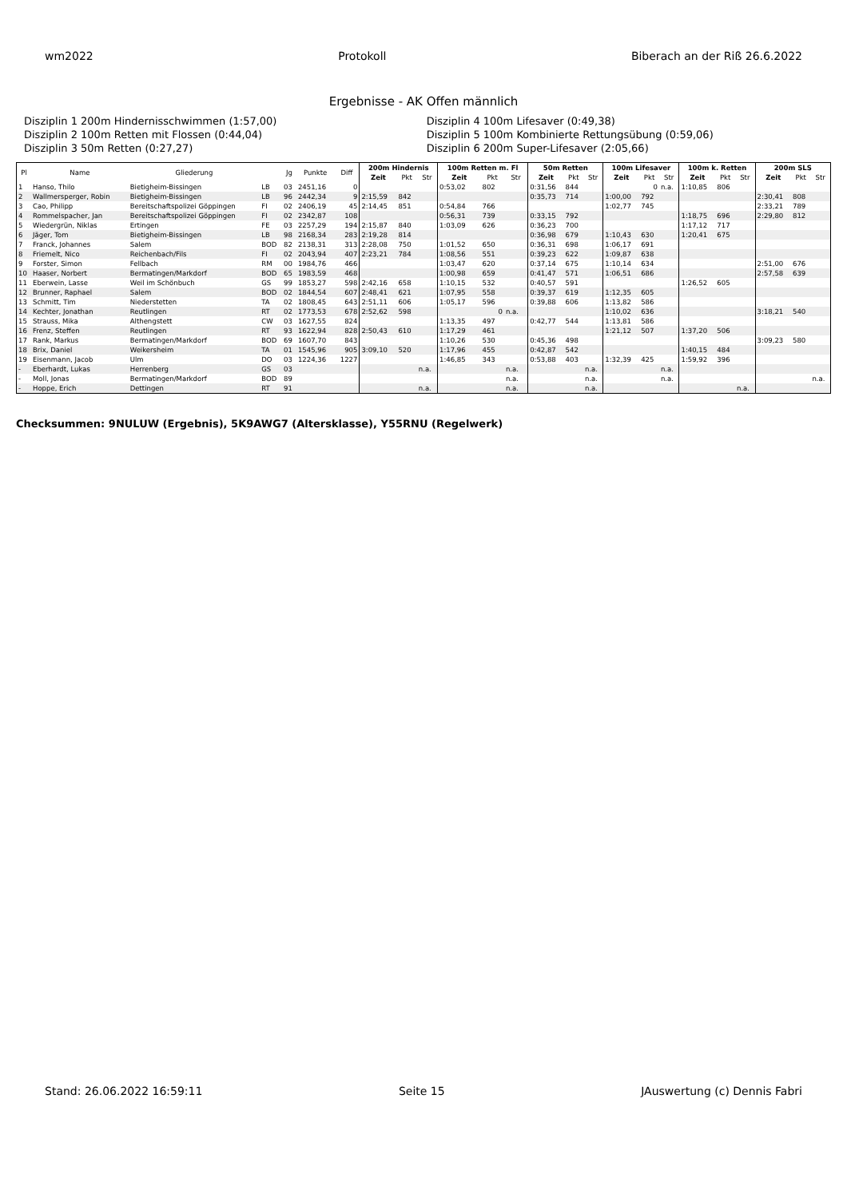wm2022 Protokoll Biberach an der Riß 26.6.2022
Ergebnisse - AK Offen männlich
Disziplin 1 200m Hindernisschwimmen (1:57,00)
Disziplin 4 100m Lifesaver (0:49,38)
Disziplin 2 100m Retten mit Flossen (0:44,04)
Disziplin 5 100m Kombinierte Rettungsübung (0:59,06)
Disziplin 3 50m Retten (0:27,27)
Disziplin 6 200m Super-Lifesaver (2:05,66)
| Pl | Name | Gliederung | | Jg | Punkte | Diff | 200m Hindernis | | | 100m Retten m. Fl | | | 50m Retten | | | 100m Lifesaver | | | 100m k. Retten | | | 200m SLS | | |
| --- | --- | --- | --- | --- | --- | --- | --- | --- | --- | --- | --- | --- | --- | --- | --- | --- | --- | --- | --- | --- | --- | --- | --- | --- |
| | | | | | | | Zeit | Pkt | Str | Zeit | Pkt | Str | Zeit | Pkt | Str | Zeit | Pkt | Str | Zeit | Pkt | Str | Zeit | Pkt | Str |
| 1 | Hanso, Thilo | Bietigheim-Bissingen | LB | 03 | 2451,16 | 0 | | | | 0:53,02 | 802 | | 0:31,56 | 844 | | | 0 | n.a. | 1:10,85 | 806 | | | | |
| 2 | Wallmersperger, Robin | Bietigheim-Bissingen | LB | 96 | 2442,34 | 9 | 2:15,59 | 842 | | | | | 0:35,73 | 714 | | 1:00,00 | 792 | | | | | 2:30,41 | 808 | |
| 3 | Cao, Philipp | Bereitschaftspolizei Göppingen | FI | 02 | 2406,19 | 45 | 2:14,45 | 851 | | 0:54,84 | 766 | | | | | 1:02,77 | 745 | | | | | 2:33,21 | 789 | |
| 4 | Rommelspacher, Jan | Bereitschaftspolizei Göppingen | FI | 02 | 2342,87 | 108 | | | | 0:56,31 | 739 | | 0:33,15 | 792 | | | | | 1:18,75 | 696 | | 2:29,80 | 812 | |
| 5 | Wiedergrün, Niklas | Ertingen | FE | 03 | 2257,29 | 194 | 2:15,87 | 840 | | 1:03,09 | 626 | | 0:36,23 | 700 | | | | | 1:17,12 | 717 | | | | |
| 6 | Jäger, Tom | Bietigheim-Bissingen | LB | 98 | 2168,34 | 283 | 2:19,28 | 814 | | | | | 0:36,98 | 679 | | 1:10,43 | 630 | | 1:20,41 | 675 | | | | |
| 7 | Franck, Johannes | Salem | BOD | 82 | 2138,31 | 313 | 2:28,08 | 750 | | 1:01,52 | 650 | | 0:36,31 | 698 | | 1:06,17 | 691 | | | | | | | |
| 8 | Friemelt, Nico | Reichenbach/Fils | FI | 02 | 2043,94 | 407 | 2:23,21 | 784 | | 1:08,56 | 551 | | 0:39,23 | 622 | | 1:09,87 | 638 | | | | | | | |
| 9 | Forster, Simon | Fellbach | RM | 00 | 1984,76 | 466 | | | | 1:03,47 | 620 | | 0:37,14 | 675 | | 1:10,14 | 634 | | | | | 2:51,00 | 676 | |
| 10 | Haaser, Norbert | Bermatingen/Markdorf | BOD | 65 | 1983,59 | 468 | | | | 1:00,98 | 659 | | 0:41,47 | 571 | | 1:06,51 | 686 | | | | | 2:57,58 | 639 | |
| 11 | Eberwein, Lasse | Weil im Schönbuch | GS | 99 | 1853,27 | 598 | 2:42,16 | 658 | | 1:10,15 | 532 | | 0:40,57 | 591 | | | | | 1:26,52 | 605 | | | | |
| 12 | Brunner, Raphael | Salem | BOD | 02 | 1844,54 | 607 | 2:48,41 | 621 | | 1:07,95 | 558 | | 0:39,37 | 619 | | 1:12,35 | 605 | | | | | | | |
| 13 | Schmitt, Tim | Niederstetten | TA | 02 | 1808,45 | 643 | 2:51,11 | 606 | | 1:05,17 | 596 | | 0:39,88 | 606 | | 1:13,82 | 586 | | | | | | | |
| 14 | Kechter, Jonathan | Reutlingen | RT | 02 | 1773,53 | 678 | 2:52,62 | 598 | | | 0 | n.a. | | | | 1:10,02 | 636 | | | | | 3:18,21 | 540 | |
| 15 | Strauss, Mika | Althengstett | CW | 03 | 1627,55 | 824 | | | | 1:13,35 | 497 | | 0:42,77 | 544 | | 1:13,81 | 586 | | | | | | | |
| 16 | Frenz, Steffen | Reutlingen | RT | 93 | 1622,94 | 828 | 2:50,43 | 610 | | 1:17,29 | 461 | | | | | 1:21,12 | 507 | | 1:37,20 | 506 | | | | |
| 17 | Rank, Markus | Bermatingen/Markdorf | BOD | 69 | 1607,70 | 843 | | | | 1:10,26 | 530 | | 0:45,36 | 498 | | | | | | | | 3:09,23 | 580 | |
| 18 | Brix, Daniel | Weikersheim | TA | 01 | 1545,96 | 905 | 3:09,10 | 520 | | 1:17,96 | 455 | | 0:42,87 | 542 | | | | | 1:40,15 | 484 | | | | |
| 19 | Eisenmann, Jacob | Ulm | DO | 03 | 1224,36 | 1227 | | | | 1:46,85 | 343 | | 0:53,88 | 403 | | 1:32,39 | 425 | | 1:59,92 | 396 | | | | |
| - | Eberhardt, Lukas | Herrenberg | GS | 03 | | | | | n.a. | | | n.a. | | | n.a. | | | n.a. | | | | | | |
| - | Moll, Jonas | Bermatingen/Markdorf | BOD | 89 | | | | | | | | n.a. | | | n.a. | | | n.a. | | | | | | n.a. |
| - | Hoppe, Erich | Dettingen | RT | 91 | | | | | n.a. | | | n.a. | | | n.a. | | | | | | n.a. | | | |
Checksummen: 9NULUW (Ergebnis), 5K9AWG7 (Altersklasse), Y55RNU (Regelwerk)
Stand: 26.06.2022 16:59:11 Seite 15 JAuswertung (c) Dennis Fabri